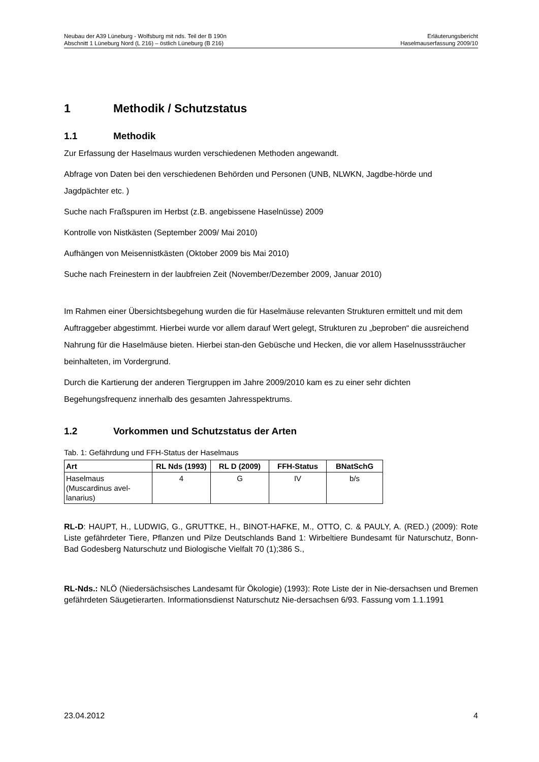Neubau der A39 Lüneburg - Wolfsburg mit nds. Teil der B 190n
Abschnitt 1 Lüneburg Nord (L 216) – östlich Lüneburg (B 216)
Erläuterungsbericht
Haselmauserfassung 2009/10
1 Methodik / Schutzstatus
1.1 Methodik
Zur Erfassung der Haselmaus wurden verschiedenen Methoden angewandt.
Abfrage von Daten bei den verschiedenen Behörden und Personen (UNB, NLWKN, Jagdbe-hörde und Jagdpächter etc. )
Suche nach Fraßspuren im Herbst (z.B. angebissene Haselnüsse) 2009
Kontrolle von Nistkästen (September 2009/ Mai 2010)
Aufhängen von Meisennistkästen (Oktober 2009 bis Mai 2010)
Suche nach Freinestern in der laubfreien Zeit (November/Dezember 2009, Januar 2010)
Im Rahmen einer Übersichtsbegehung wurden die für Haselmäuse relevanten Strukturen ermittelt und mit dem Auftraggeber abgestimmt. Hierbei wurde vor allem darauf Wert gelegt, Strukturen zu „beproben“ die ausreichend Nahrung für die Haselmäuse bieten. Hierbei stan-den Gebüsche und Hecken, die vor allem Haselnusssträucher beinhalteten, im Vordergrund.
Durch die Kartierung der anderen Tiergruppen im Jahre 2009/2010 kam es zu einer sehr dichten Begehungsfrequenz innerhalb des gesamten Jahresspektrums.
1.2 Vorkommen und Schutzstatus der Arten
Tab. 1: Gefährdung und FFH-Status der Haselmaus
| Art | RL Nds (1993) | RL D (2009) | FFH-Status | BNatSchG |
| --- | --- | --- | --- | --- |
| Haselmaus (Muscardinus avel-lanarius) | 4 | G | IV | b/s |
RL-D: HAUPT, H., LUDWIG, G., GRUTTKE, H., BINOT-HAFKE, M., OTTO, C. & PAULY, A. (RED.) (2009): Rote Liste gefährdeter Tiere, Pflanzen und Pilze Deutschlands Band 1: Wirbeltiere Bundesamt für Naturschutz, Bonn-Bad Godesberg Naturschutz und Biologische Vielfalt 70 (1);386 S.,
RL-Nds.: NLÖ (Niedersächsisches Landesamt für Ökologie) (1993): Rote Liste der in Nie-dersachsen und Bremen gefährdeten Säugetierarten. Informationsdienst Naturschutz Nie-dersachsen 6/93. Fassung vom 1.1.1991
23.04.2012 4